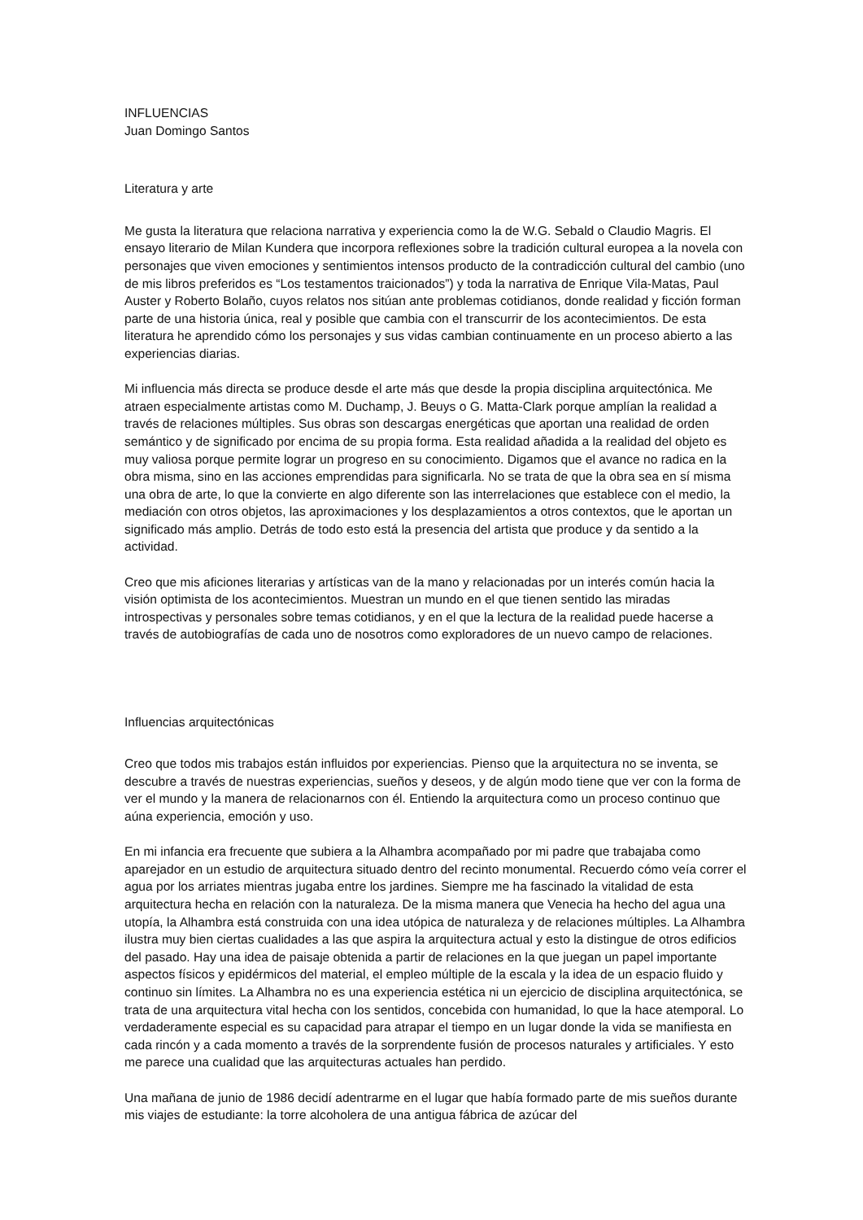INFLUENCIAS
Juan Domingo Santos
Literatura y arte
Me gusta la literatura que relaciona narrativa y experiencia como la de W.G. Sebald o Claudio Magris. El ensayo literario de Milan Kundera que incorpora reflexiones sobre la tradición cultural europea a la novela con personajes que viven emociones y sentimientos intensos producto de la contradicción cultural del cambio (uno de mis libros preferidos es “Los testamentos traicionados”) y toda la narrativa de Enrique Vila-Matas, Paul Auster y Roberto Bolaño, cuyos relatos nos sitúan ante problemas cotidianos, donde realidad y ficción forman parte de una historia única, real y posible que cambia con el transcurrir de los acontecimientos. De esta literatura he aprendido cómo los personajes y sus vidas cambian continuamente en un proceso abierto a las experiencias diarias.
Mi influencia más directa se produce desde el arte más que desde la propia disciplina arquitectónica. Me atraen especialmente artistas como M. Duchamp, J. Beuys o G. Matta-Clark porque amplían la realidad a través de relaciones múltiples. Sus obras son descargas energéticas que aportan una realidad de orden semántico y de significado por encima de su propia forma. Esta realidad añadida a la realidad del objeto es muy valiosa porque permite lograr un progreso en su conocimiento. Digamos que el avance no radica en la obra misma, sino en las acciones emprendidas para significarla. No se trata de que la obra sea en sí misma una obra de arte, lo que la convierte en algo diferente son las interrelaciones que establece con el medio, la mediación con otros objetos, las aproximaciones y los desplazamientos a otros contextos, que le aportan un significado más amplio. Detrás de todo esto está la presencia del artista que produce y da sentido a la actividad.
Creo que mis aficiones literarias y artísticas van de la mano y relacionadas por un interés común hacia la visión optimista de los acontecimientos. Muestran un mundo en el que tienen sentido las miradas introspectivas y personales sobre temas cotidianos, y en el que la lectura de la realidad puede hacerse a través de autobiografías de cada uno de nosotros como exploradores de un nuevo campo de relaciones.
Influencias arquitectónicas
Creo que todos mis trabajos están influidos por experiencias. Pienso que la arquitectura no se inventa, se descubre a través de nuestras experiencias, sueños y deseos, y de algún modo tiene que ver con la forma de ver el mundo y la manera de relacionarnos con él. Entiendo la arquitectura como un proceso continuo que aúna experiencia, emoción y uso.
En mi infancia era frecuente que subiera a la Alhambra acompañado por mi padre que trabajaba como aparejador en un estudio de arquitectura situado dentro del recinto monumental. Recuerdo cómo veía correr el agua por los arriates mientras jugaba entre los jardines. Siempre me ha fascinado la vitalidad de esta arquitectura hecha en relación con la naturaleza. De la misma manera que Venecia ha hecho del agua una utopía, la Alhambra está construida con una idea utópica de naturaleza y de relaciones múltiples. La Alhambra ilustra muy bien ciertas cualidades a las que aspira la arquitectura actual y esto la distingue de otros edificios del pasado. Hay una idea de paisaje obtenida a partir de relaciones en la que juegan un papel importante aspectos físicos y epidérmicos del material, el empleo múltiple de la escala y la idea de un espacio fluido y continuo sin límites. La Alhambra no es una experiencia estética ni un ejercicio de disciplina arquitectónica, se trata de una arquitectura vital hecha con los sentidos, concebida con humanidad, lo que la hace atemporal. Lo verdaderamente especial es su capacidad para atrapar el tiempo en un lugar donde la vida se manifiesta en cada rincón y a cada momento a través de la sorprendente fusión de procesos naturales y artificiales. Y esto me parece una cualidad que las arquitecturas actuales han perdido.
Una mañana de junio de 1986 decidí adentrarme en el lugar que había formado parte de mis sueños durante mis viajes de estudiante: la torre alcoholera de una antigua fábrica de azúcar del